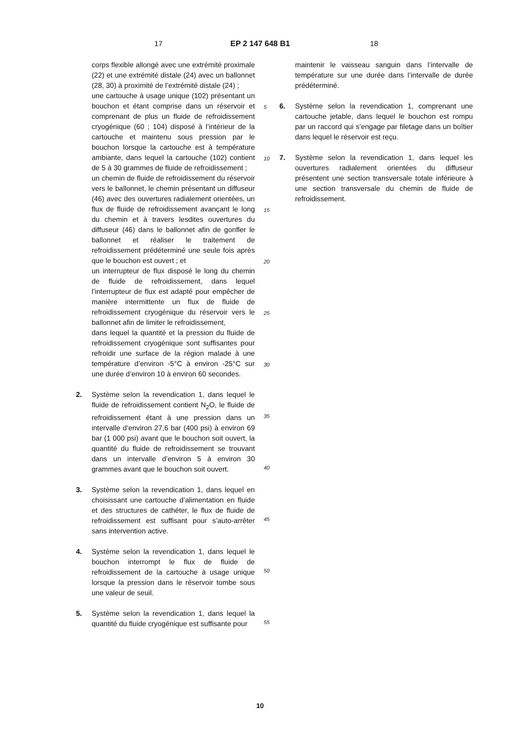17 EP 2 147 648 B1 18
corps flexible allongé avec une extrémité proximale (22) et une extrémité distale (24) avec un ballonnet (28, 30) à proximité de l’extrémité distale (24) ;
une cartouche à usage unique (102) présentant un bouchon et étant comprise dans un réservoir et comprenant de plus un fluide de refroidissement cryogénique (60 ; 104) disposé à l’intérieur de la cartouche et maintenu sous pression par le bouchon lorsque la cartouche est à température ambiante, dans lequel la cartouche (102) contient de 5 à 30 grammes de fluide de refroidissement ;
un chemin de fluide de refroidissement du réservoir vers le ballonnet, le chemin présentant un diffuseur (46) avec des ouvertures radialement orientées, un flux de fluide de refroidissement avançant le long du chemin et à travers lesdites ouvertures du diffuseur (46) dans le ballonnet afin de gonfler le ballonnet et réaliser le traitement de refroidissement prédéterminé une seule fois après que le bouchon est ouvert ; et
un interrupteur de flux disposé le long du chemin de fluide de refroidissement, dans lequel l’interrupteur de flux est adapté pour empêcher de manière intermittente un flux de fluide de refroidissement cryogénique du réservoir vers le ballonnet afin de limiter le refroidissement,
dans lequel la quantité et la pression du fluide de refroidissement cryogénique sont suffisantes pour refroidir une surface de la région malade à une température d’environ -5°C à environ -25°C sur une durée d’environ 10 à environ 60 secondes.
2. Système selon la revendication 1, dans lequel le fluide de refroidissement contient N<sub>2</sub>O, le fluide de refroidissement étant à une pression dans un intervalle d’environ 27,6 bar (400 psi) à environ 69 bar (1 000 psi) avant que le bouchon soit ouvert, la quantité du fluide de refroidissement se trouvant dans un intervalle d’environ 5 à environ 30 grammes avant que le bouchon soit ouvert.
3. Système selon la revendication 1, dans lequel en choisissant une cartouche d’alimentation en fluide et des structures de cathéter, le flux de fluide de refroidissement est suffisant pour s’auto-arrêter sans intervention active.
4. Système selon la revendication 1, dans lequel le bouchon interrompt le flux de fluide de refroidissement de la cartouche à usage unique lorsque la pression dans le réservoir tombe sous une valeur de seuil.
5. Système selon la revendication 1, dans lequel la quantité du fluide cryogénique est suffisante pour
5
10
15
20
25
30
35
40
45
50
55
maintenir le vaisseau sanguin dans l’intervalle de température sur une durée dans l’intervalle de durée prédéterminé.
6. Système selon la revendication 1, comprenant une cartouche jetable, dans lequel le bouchon est rompu par un raccord qui s’engage par filetage dans un boîtier dans lequel le réservoir est reçu.
7. Système selon la revendication 1, dans lequel les ouvertures radialement orientées du diffuseur présentent une section transversale totale inférieure à une section transversale du chemin de fluide de refroidissement.
10